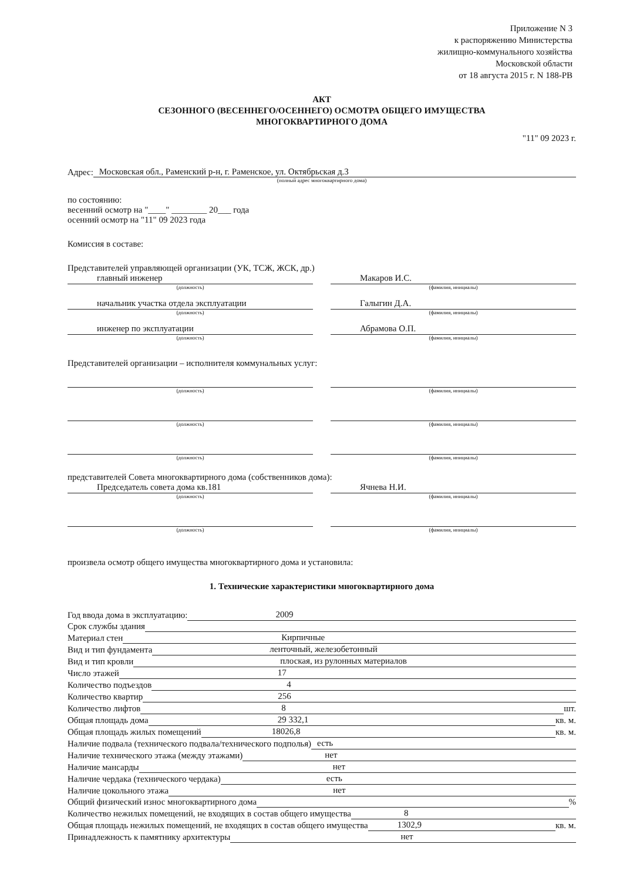Приложение N 3
к распоряжению Министерства
жилищно-коммунального хозяйства
Московской области
от 18 августа 2015 г. N 188-РВ
АКТ
СЕЗОННОГО (ВЕСЕННЕГО/ОСЕННЕГО) ОСМОТРА ОБЩЕГО ИМУЩЕСТВА
МНОГОКВАРТИРНОГО ДОМА
"11" 09 2023 г.
Адрес: Московская обл., Раменский р-н, г. Раменское, ул. Октябрьская д.3
(полный адрес многоквартирного дома)
по состоянию:
весенний осмотр на "____" ________ 20___ года
осенний осмотр на "11" 09 2023 года
Комиссия в составе:
Представителей управляющей организации (УК, ТСЖ, ЖСК, др.)
главный инженер
(должность)
Макаров И.С.
(фамилия, инициалы)
начальник участка отдела эксплуатации
(должность)
Галыгин Д.А.
(фамилия, инициалы)
инженер по эксплуатации
(должность)
Абрамова О.П.
(фамилия, инициалы)
Представителей организации – исполнителя коммунальных услуг:
(должность) (фамилия, инициалы)
(должность) (фамилия, инициалы)
(должность) (фамилия, инициалы)
представителей Совета многоквартирного дома (собственников дома):
Председатель совета дома кв.181
(должность)
Ячнева Н.И.
(фамилия, инициалы)
(должность) (фамилия, инициалы)
произвела осмотр общего имущества многоквартирного дома и установила:
1. Технические характеристики многоквартирного дома
Год ввода дома в эксплуатацию: 2009
Срок службы здания
Материал стен Кирпичные
Вид и тип фундамента ленточный, железобетонный
Вид и тип кровли плоская, из рулонных материалов
Число этажей 17
Количество подъездов 4
Количество квартир 256
Количество лифтов 8 шт.
Общая площадь дома 29 332,1 кв. м.
Общая площадь жилых помещений 18026,8 кв. м.
Наличие подвала (технического подвала/технического подполья) есть
Наличие технического этажа (между этажами) нет
Наличие мансарды нет
Наличие чердака (технического чердака) есть
Наличие цокольного этажа нет
Общий физический износ многоквартирного дома %
Количество нежилых помещений, не входящих в состав общего имущества 8
Общая площадь нежилых помещений, не входящих в состав общего имущества 1302,9 кв. м.
Принадлежность к памятнику архитектуры нет